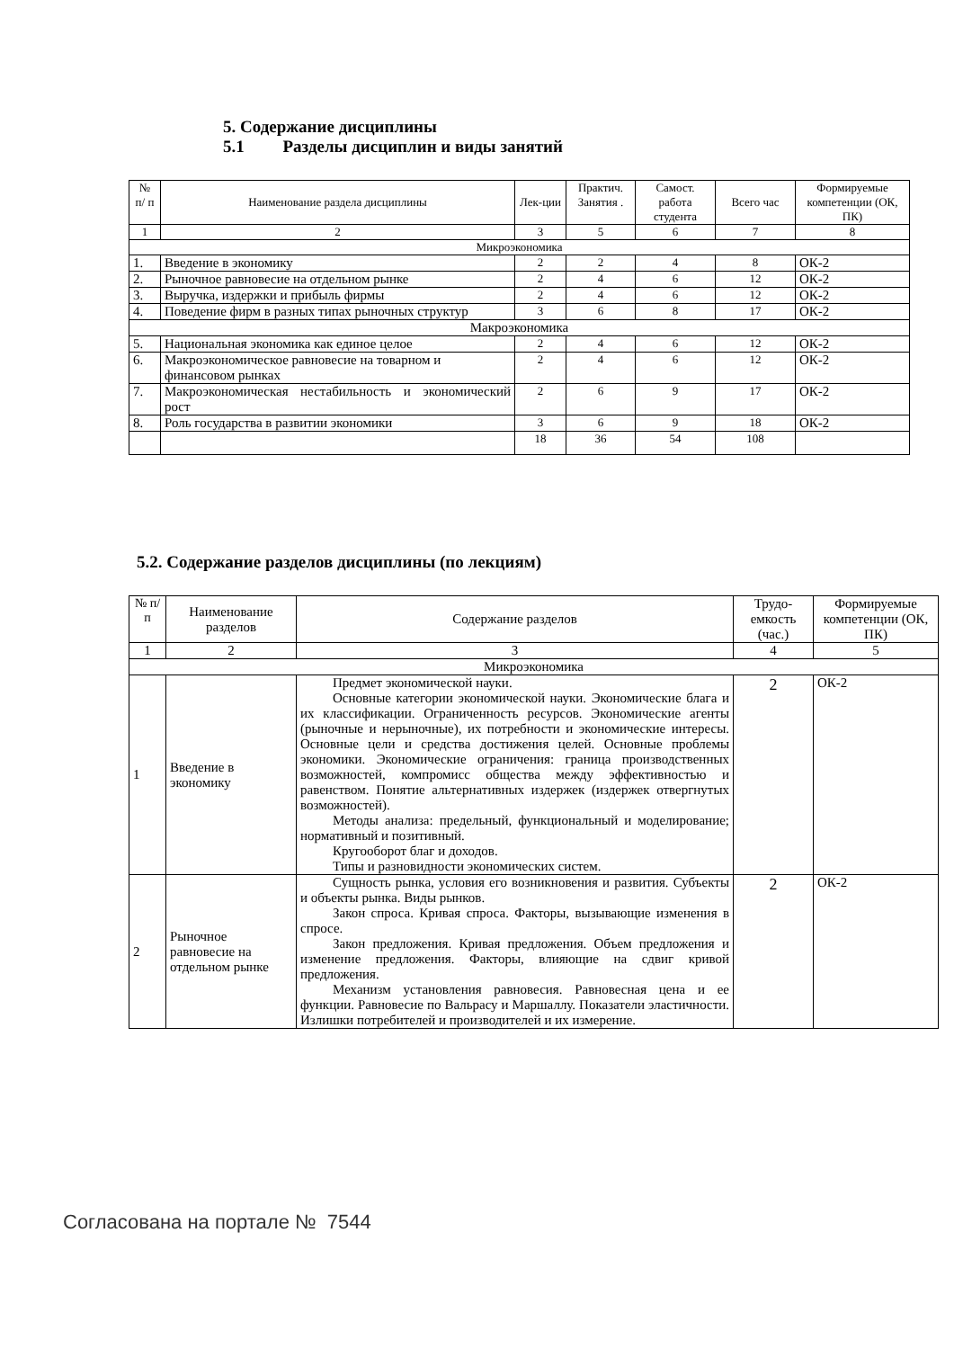5. Содержание дисциплины
5.1 Разделы дисциплин и виды занятий
| № п/ п | Наименование раздела дисциплины | Лек-ции | Практич. Занятия . | Самост. работа студента | Всего час | Формируемые компетенции (ОК, ПК) |
| 1 | 2 | 3 | 5 | 6 | 7 | 8 |
| Микроэкономика | | | | | | |
| 1. | Введение в экономику | 2 | 2 | 4 | 8 | ОК-2 |
| 2. | Рыночное равновесие на отдельном рынке | 2 | 4 | 6 | 12 | ОК-2 |
| 3. | Выручка, издержки и прибыль фирмы | 2 | 4 | 6 | 12 | ОК-2 |
| 4. | Поведение фирм в разных типах рыночных структур | 3 | 6 | 8 | 17 | ОК-2 |
| Макроэкономика | | | | | | |
| 5. | Национальная экономика как единое целое | 2 | 4 | 6 | 12 | ОК-2 |
| 6. | Макроэкономическое равновесие на товарном и финансовом рынках | 2 | 4 | 6 | 12 | ОК-2 |
| 7. | Макроэкономическая нестабильность и экономический рост | 2 | 6 | 9 | 17 | ОК-2 |
| 8. | Роль государства в развитии экономики | 3 | 6 | 9 | 18 | ОК-2 |
| | | 18 | 36 | 54 | 108 | |
5.2. Содержание разделов дисциплины (по лекциям)
| № п/ п | Наименование разделов | Содержание разделов | Трудо-емкость (час.) | Формируемые компетенции (ОК, ПК) |
| 1 | 2 | 3 | 4 | 5 |
| Микроэкономика | | | | |
| 1 | Введение в экономику | Предмет экономической науки. Основные категории экономической науки. Экономические блага и их классификации. Ограниченность ресурсов. Экономические агенты (рыночные и нерыночные), их потребности и экономические интересы. Основные цели и средства достижения целей. Основные проблемы экономики. Экономические ограничения: граница производственных возможностей, компромисс общества между эффективностью и равенством. Понятие альтернативных издержек (издержек отвергнутых возможностей). Методы анализа: предельный, функциональный и моделирование; нормативный и позитивный. Кругооборот благ и доходов. Типы и разновидности экономических систем. | 2 | ОК-2 |
| 2 | Рыночное равновесие на отдельном рынке | Сущность рынка, условия его возникновения и развития. Субъекты и объекты рынка. Виды рынков. Закон спроса. Кривая спроса. Факторы, вызывающие изменения в спросе. Закон предложения. Кривая предложения. Объем предложения и изменение предложения. Факторы, влияющие на сдвиг кривой предложения. Механизм установления равновесия. Равновесная цена и ее функции. Равновесие по Вальрасу и Маршаллу. Показатели эластичности. Излишки потребителей и производителей и их измерение. | 2 | ОК-2 |
Согласована на портале № 7544